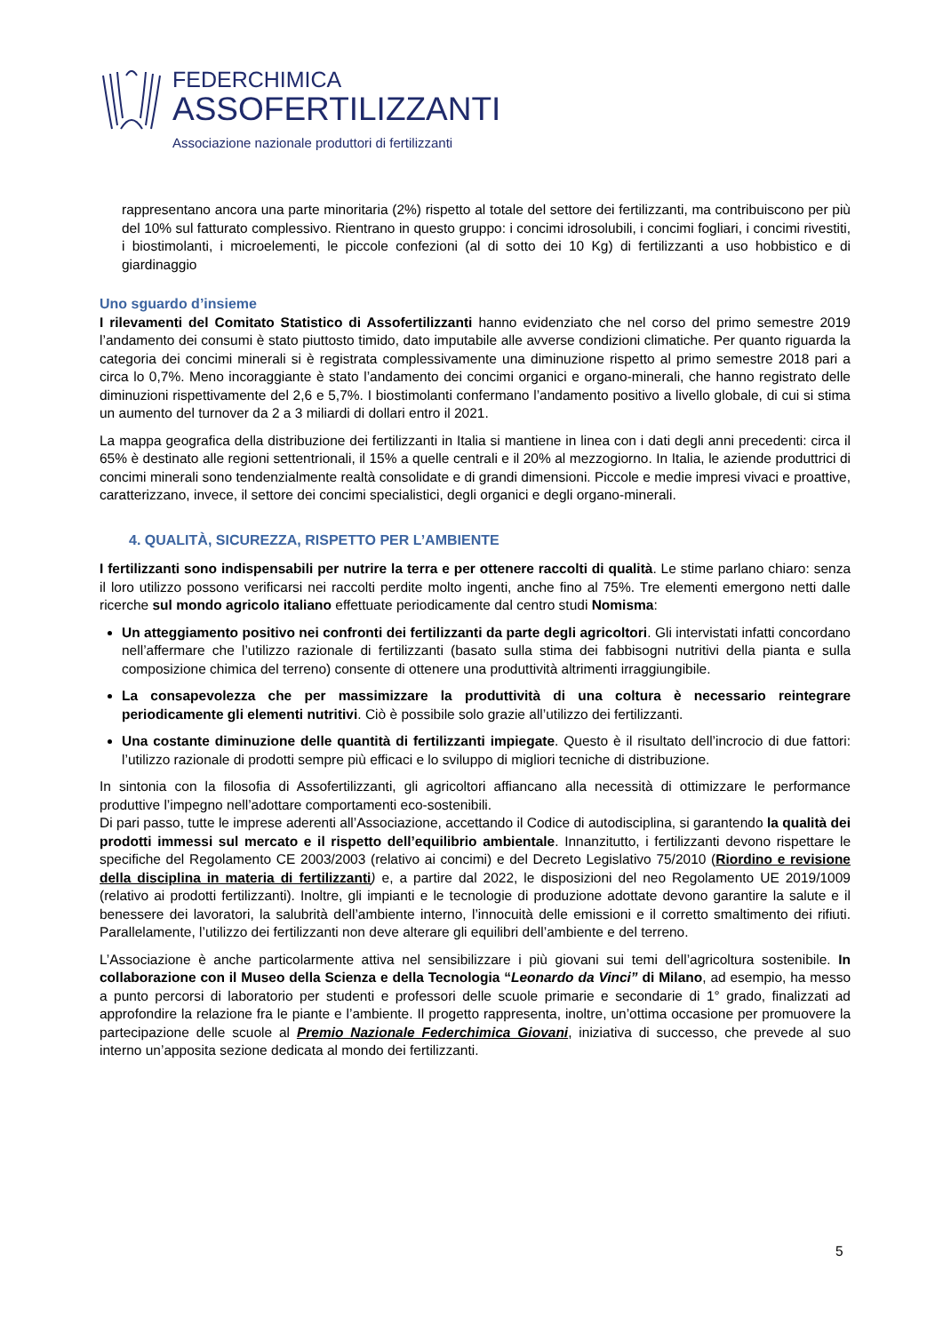FEDERCHIMICA
ASSOFERTILIZZANTI
Associazione nazionale produttori di fertilizzanti
rappresentano ancora una parte minoritaria (2%) rispetto al totale del settore dei fertilizzanti, ma contribuiscono per più del 10% sul fatturato complessivo. Rientrano in questo gruppo: i concimi idrosolubili, i concimi fogliari, i concimi rivestiti, i biostimolanti, i microelementi, le piccole confezioni (al di sotto dei 10 Kg) di fertilizzanti a uso hobbistico e di giardinaggio
Uno sguardo d’insieme
I rilevamenti del Comitato Statistico di Assofertilizzanti hanno evidenziato che nel corso del primo semestre 2019 l’andamento dei consumi è stato piuttosto timido, dato imputabile alle avverse condizioni climatiche. Per quanto riguarda la categoria dei concimi minerali si è registrata complessivamente una diminuzione rispetto al primo semestre 2018 pari a circa lo 0,7%. Meno incoraggiante è stato l’andamento dei concimi organici e organo-minerali, che hanno registrato delle diminuzioni rispettivamente del 2,6 e 5,7%. I biostimolanti confermano l’andamento positivo a livello globale, di cui si stima un aumento del turnover da 2 a 3 miliardi di dollari entro il 2021.
La mappa geografica della distribuzione dei fertilizzanti in Italia si mantiene in linea con i dati degli anni precedenti: circa il 65% è destinato alle regioni settentrionali, il 15% a quelle centrali e il 20% al mezzogiorno. In Italia, le aziende produttrici di concimi minerali sono tendenzialmente realtà consolidate e di grandi dimensioni. Piccole e medie impresi vivaci e proattive, caratterizzano, invece, il settore dei concimi specialistici, degli organici e degli organo-minerali.
4. QUALITÀ, SICUREZZA, RISPETTO PER L’AMBIENTE
I fertilizzanti sono indispensabili per nutrire la terra e per ottenere raccolti di qualità. Le stime parlano chiaro: senza il loro utilizzo possono verificarsi nei raccolti perdite molto ingenti, anche fino al 75%. Tre elementi emergono netti dalle ricerche sul mondo agricolo italiano effettuate periodicamente dal centro studi Nomisma:
Un atteggiamento positivo nei confronti dei fertilizzanti da parte degli agricoltori. Gli intervistati infatti concordano nell’affermare che l’utilizzo razionale di fertilizzanti (basato sulla stima dei fabbisogni nutritivi della pianta e sulla composizione chimica del terreno) consente di ottenere una produttività altrimenti irraggiungibile.
La consapevolezza che per massimizzare la produttività di una coltura è necessario reintegrare periodicamente gli elementi nutritivi. Ciò è possibile solo grazie all’utilizzo dei fertilizzanti.
Una costante diminuzione delle quantità di fertilizzanti impiegate. Questo è il risultato dell’incrocio di due fattori: l’utilizzo razionale di prodotti sempre più efficaci e lo sviluppo di migliori tecniche di distribuzione.
In sintonia con la filosofia di Assofertilizzanti, gli agricoltori affiancano alla necessità di ottimizzare le performance produttive l’impegno nell’adottare comportamenti eco-sostenibili.
Di pari passo, tutte le imprese aderenti all’Associazione, accettando il Codice di autodisciplina, si garantendo la qualità dei prodotti immessi sul mercato e il rispetto dell’equilibrio ambientale. Innanzitutto, i fertilizzanti devono rispettare le specifiche del Regolamento CE 2003/2003 (relativo ai concimi) e del Decreto Legislativo 75/2010 (Riordino e revisione della disciplina in materia di fertilizzanti) e, a partire dal 2022, le disposizioni del neo Regolamento UE 2019/1009 (relativo ai prodotti fertilizzanti). Inoltre, gli impianti e le tecnologie di produzione adottate devono garantire la salute e il benessere dei lavoratori, la salubrità dell’ambiente interno, l’innocuità delle emissioni e il corretto smaltimento dei rifiuti. Parallelamente, l’utilizzo dei fertilizzanti non deve alterare gli equilibri dell’ambiente e del terreno.
L’Associazione è anche particolarmente attiva nel sensibilizzare i più giovani sui temi dell’agricoltura sostenibile. In collaborazione con il Museo della Scienza e della Tecnologia “Leonardo da Vinci” di Milano, ad esempio, ha messo a punto percorsi di laboratorio per studenti e professori delle scuole primarie e secondarie di 1° grado, finalizzati ad approfondire la relazione fra le piante e l’ambiente. Il progetto rappresenta, inoltre, un’ottima occasione per promuovere la partecipazione delle scuole al Premio Nazionale Federchimica Giovani, iniziativa di successo, che prevede al suo interno un’apposita sezione dedicata al mondo dei fertilizzanti.
5